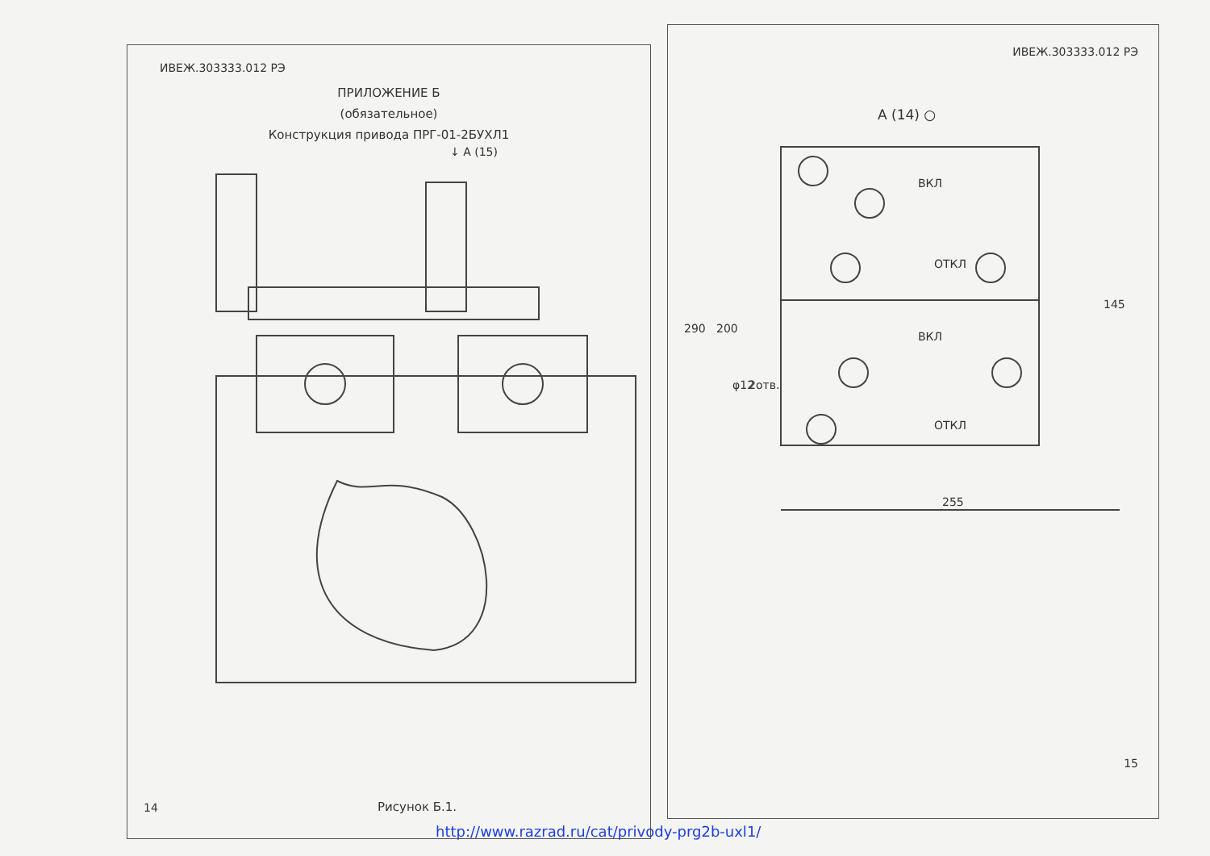ИВЕЖ.303333.012 РЭ
ПРИЛОЖЕНИЕ Б
(обязательное)
Конструкция привода ПРГ-01-2БУХЛ1
↓ A (15)
Рисунок Б.1.
14
ИВЕЖ.303333.012 РЭ
A (14) ○
290
200
145
255
φ12
2отв.
ВКЛ
ОТКЛ
ВКЛ
ОТКЛ
15
http://www.razrad.ru/cat/privody-prg2b-uxl1/